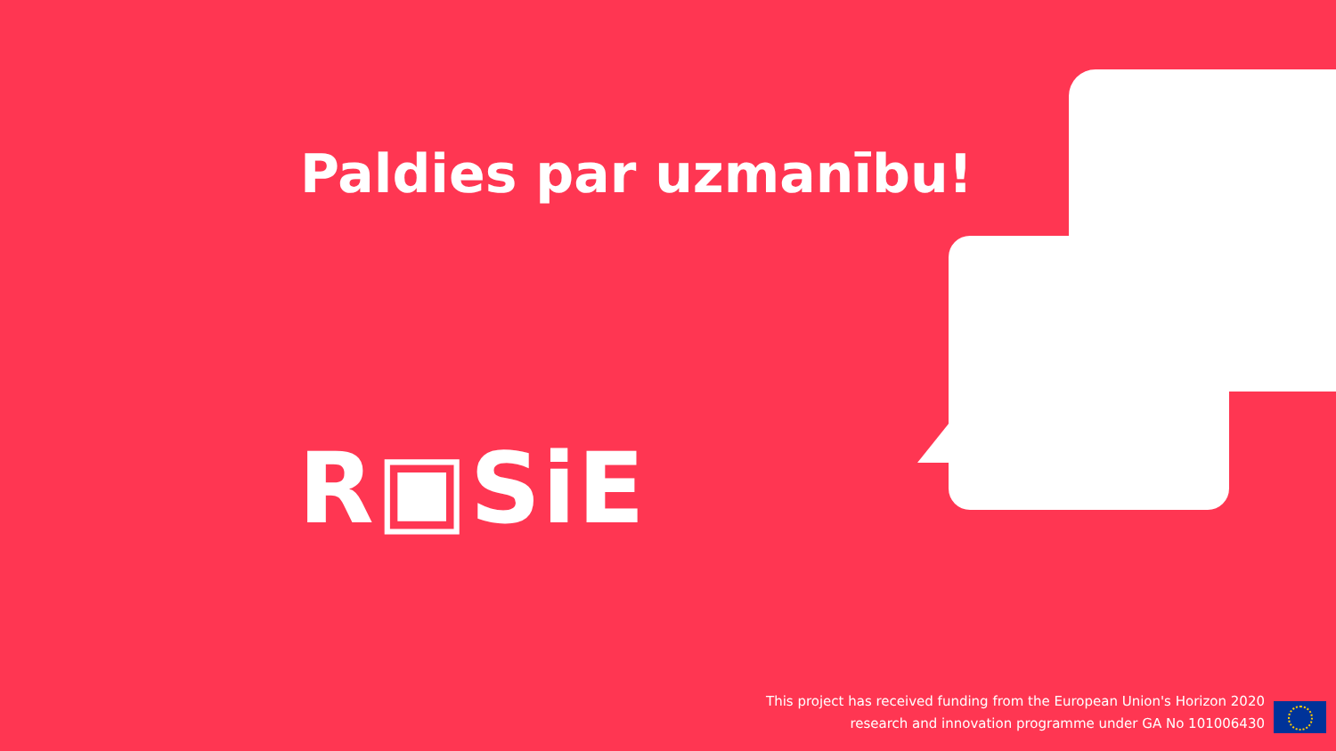Paldies par uzmanību!
R▣SiE
This project has received funding from the European Union's Horizon 2020
research and innovation programme under GA No 101006430